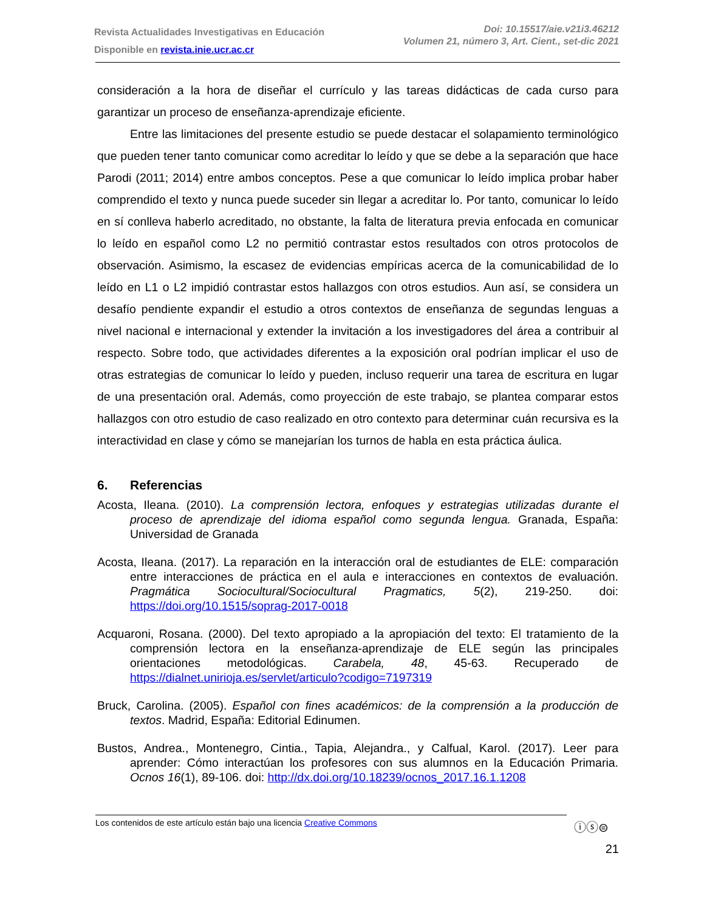Revista Actualidades Investigativas en Educación
Disponible en revista.inie.ucr.ac.cr
Doi: 10.15517/aie.v21i3.46212
Volumen 21, número 3, Art. Cient., set-dic 2021
consideración a la hora de diseñar el currículo y las tareas didácticas de cada curso para garantizar un proceso de enseñanza-aprendizaje eficiente.
Entre las limitaciones del presente estudio se puede destacar el solapamiento terminológico que pueden tener tanto comunicar como acreditar lo leído y que se debe a la separación que hace Parodi (2011; 2014) entre ambos conceptos. Pese a que comunicar lo leído implica probar haber comprendido el texto y nunca puede suceder sin llegar a acreditar lo. Por tanto, comunicar lo leído en sí conlleva haberlo acreditado, no obstante, la falta de literatura previa enfocada en comunicar lo leído en español como L2 no permitió contrastar estos resultados con otros protocolos de observación. Asimismo, la escasez de evidencias empíricas acerca de la comunicabilidad de lo leído en L1 o L2 impidió contrastar estos hallazgos con otros estudios. Aun así, se considera un desafío pendiente expandir el estudio a otros contextos de enseñanza de segundas lenguas a nivel nacional e internacional y extender la invitación a los investigadores del área a contribuir al respecto. Sobre todo, que actividades diferentes a la exposición oral podrían implicar el uso de otras estrategias de comunicar lo leído y pueden, incluso requerir una tarea de escritura en lugar de una presentación oral. Además, como proyección de este trabajo, se plantea comparar estos hallazgos con otro estudio de caso realizado en otro contexto para determinar cuán recursiva es la interactividad en clase y cómo se manejarían los turnos de habla en esta práctica áulica.
6. Referencias
Acosta, Ileana. (2010). La comprensión lectora, enfoques y estrategias utilizadas durante el proceso de aprendizaje del idioma español como segunda lengua. Granada, España: Universidad de Granada
Acosta, Ileana. (2017). La reparación en la interacción oral de estudiantes de ELE: comparación entre interacciones de práctica en el aula e interacciones en contextos de evaluación. Pragmática Sociocultural/Sociocultural Pragmatics, 5(2), 219-250. doi: https://doi.org/10.1515/soprag-2017-0018
Acquaroni, Rosana. (2000). Del texto apropiado a la apropiación del texto: El tratamiento de la comprensión lectora en la enseñanza-aprendizaje de ELE según las principales orientaciones metodológicas. Carabela, 48, 45-63. Recuperado de https://dialnet.unirioja.es/servlet/articulo?codigo=7197319
Bruck, Carolina. (2005). Español con fines académicos: de la comprensión a la producción de textos. Madrid, España: Editorial Edinumen.
Bustos, Andrea., Montenegro, Cintia., Tapia, Alejandra., y Calfual, Karol. (2017). Leer para aprender: Cómo interactúan los profesores con sus alumnos en la Educación Primaria. Ocnos 16(1), 89-106. doi: http://dx.doi.org/10.18239/ocnos_2017.16.1.1208
Los contenidos de este artículo están bajo una licencia Creative Commons ⓘⓢ⊜
21